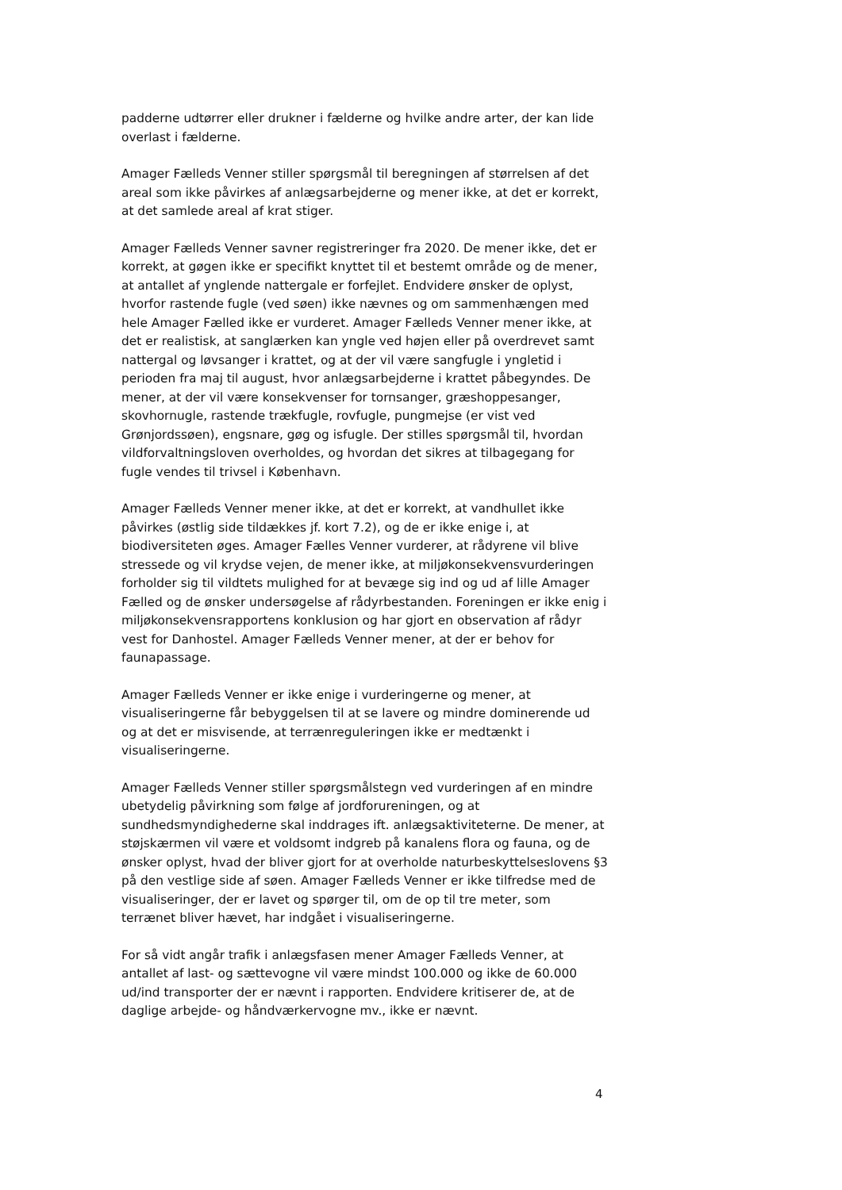padderne udtørrer eller drukner i fælderne og hvilke andre arter, der kan lide overlast i fælderne.
Amager Fælleds Venner stiller spørgsmål til beregningen af størrelsen af det areal som ikke påvirkes af anlægsarbejderne og mener ikke, at det er korrekt, at det samlede areal af krat stiger.
Amager Fælleds Venner savner registreringer fra 2020. De mener ikke, det er korrekt, at gøgen ikke er specifikt knyttet til et bestemt område og de mener, at antallet af ynglende nattergale er forfejlet. Endvidere ønsker de oplyst, hvorfor rastende fugle (ved søen) ikke nævnes og om sammenhængen med hele Amager Fælled ikke er vurderet. Amager Fælleds Venner mener ikke, at det er realistisk, at sanglærken kan yngle ved højen eller på overdrevet samt nattergal og løvsanger i krattet, og at der vil være sangfugle i yngletid i perioden fra maj til august, hvor anlægsarbejderne i krattet påbegyndes. De mener, at der vil være konsekvenser for tornsanger, græshoppesanger, skovhornugle, rastende trækfugle, rovfugle, pungmejse (er vist ved Grønjordssøen), engsnare, gøg og isfugle. Der stilles spørgsmål til, hvordan vildforvaltningsloven overholdes, og hvordan det sikres at tilbagegang for fugle vendes til trivsel i København.
Amager Fælleds Venner mener ikke, at det er korrekt, at vandhullet ikke påvirkes (østlig side tildækkes jf. kort 7.2), og de er ikke enige i, at biodiversiteten øges. Amager Fælles Venner vurderer, at rådyrene vil blive stressede og vil krydse vejen, de mener ikke, at miljøkonsekvensvurderingen forholder sig til vildtets mulighed for at bevæge sig ind og ud af lille Amager Fælled og de ønsker undersøgelse af rådyrbestanden. Foreningen er ikke enig i miljøkonsekvensrapportens konklusion og har gjort en observation af rådyr vest for Danhostel. Amager Fælleds Venner mener, at der er behov for faunapassage.
Amager Fælleds Venner er ikke enige i vurderingerne og mener, at visualiseringerne får bebyggelsen til at se lavere og mindre dominerende ud og at det er misvisende, at terrænreguleringen ikke er medtænkt i visualiseringerne.
Amager Fælleds Venner stiller spørgsmålstegn ved vurderingen af en mindre ubetydelig påvirkning som følge af jordforureningen, og at sundhedsmyndighederne skal inddrages ift. anlægsaktiviteterne. De mener, at støjskærmen vil være et voldsomt indgreb på kanalens flora og fauna, og de ønsker oplyst, hvad der bliver gjort for at overholde naturbeskyttelseslovens §3 på den vestlige side af søen. Amager Fælleds Venner er ikke tilfredse med de visualiseringer, der er lavet og spørger til, om de op til tre meter, som terrænet bliver hævet, har indgået i visualiseringerne.
For så vidt angår trafik i anlægsfasen mener Amager Fælleds Venner, at antallet af last- og sættevogne vil være mindst 100.000 og ikke de 60.000 ud/ind transporter der er nævnt i rapporten. Endvidere kritiserer de, at de daglige arbejde- og håndværkervogne mv., ikke er nævnt.
4